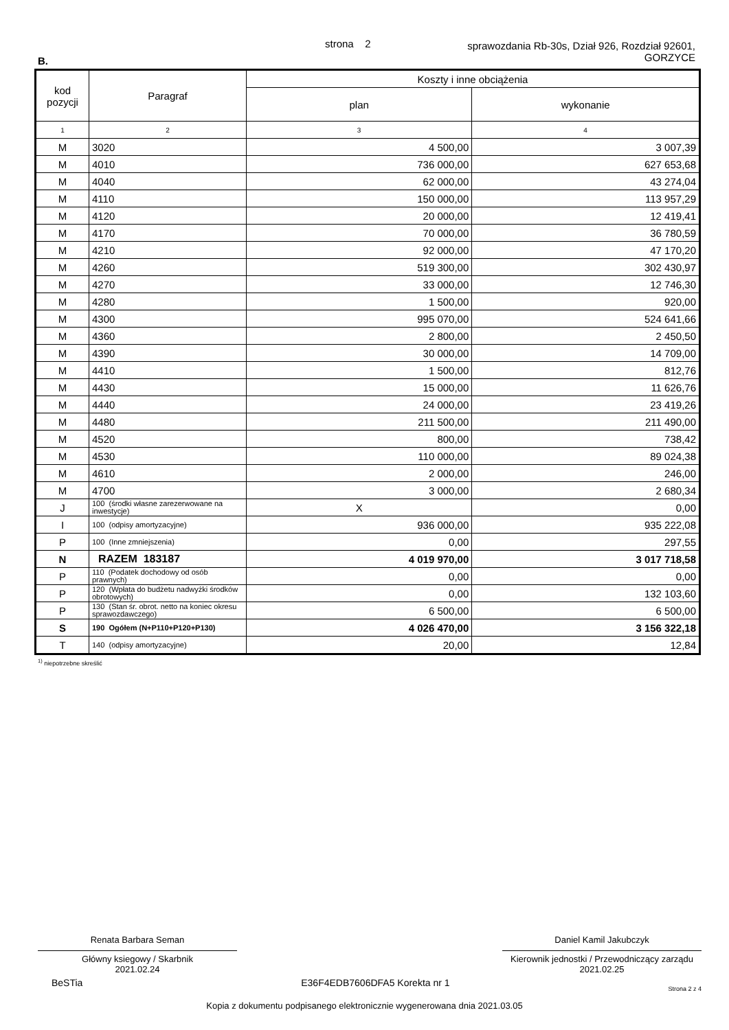strona 2
sprawozdania Rb-30s, Dział 926, Rozdział 92601,
GORZYCE
B.
| kod pozycji | Paragraf | Koszty i inne obciążenia | |
| --- | --- | --- | --- |
| | | plan | wykonanie |
| 1 | 2 | 3 | 4 |
| M | 3020 | 4 500,00 | 3 007,39 |
| M | 4010 | 736 000,00 | 627 653,68 |
| M | 4040 | 62 000,00 | 43 274,04 |
| M | 4110 | 150 000,00 | 113 957,29 |
| M | 4120 | 20 000,00 | 12 419,41 |
| M | 4170 | 70 000,00 | 36 780,59 |
| M | 4210 | 92 000,00 | 47 170,20 |
| M | 4260 | 519 300,00 | 302 430,97 |
| M | 4270 | 33 000,00 | 12 746,30 |
| M | 4280 | 1 500,00 | 920,00 |
| M | 4300 | 995 070,00 | 524 641,66 |
| M | 4360 | 2 800,00 | 2 450,50 |
| M | 4390 | 30 000,00 | 14 709,00 |
| M | 4410 | 1 500,00 | 812,76 |
| M | 4430 | 15 000,00 | 11 626,76 |
| M | 4440 | 24 000,00 | 23 419,26 |
| M | 4480 | 211 500,00 | 211 490,00 |
| M | 4520 | 800,00 | 738,42 |
| M | 4530 | 110 000,00 | 89 024,38 |
| M | 4610 | 2 000,00 | 246,00 |
| M | 4700 | 3 000,00 | 2 680,34 |
| J | 100 (środki własne zarezerwowane na inwestycje) | X | 0,00 |
| I | 100 (odpisy amortyzacyjne) | 936 000,00 | 935 222,08 |
| P | 100 (Inne zmniejszenia) | 0,00 | 297,55 |
| N | RAZEM 183187 | 4 019 970,00 | 3 017 718,58 |
| P | 110 (Podatek dochodowy od osób prawnych) | 0,00 | 0,00 |
| P | 120 (Wpłata do budżetu nadwyżki środków obrotowych) | 0,00 | 132 103,60 |
| P | 130 (Stan śr. obrot. netto na koniec okresu sprawozdawczego) | 6 500,00 | 6 500,00 |
| S | 190 Ogółem (N+P110+P120+P130) | 4 026 470,00 | 3 156 322,18 |
| T | 140 (odpisy amortyzacyjne) | 20,00 | 12,84 |
<sup>1)</sup> niepotrzebne skreślić
Renata Barbara Seman
Główny ksiegowy / Skarbnik
2021.02.24
Daniel Kamil Jakubczyk
Kierownik jednostki / Przewodniczący zarządu
2021.02.25
BeSTia E36F4EDB7606DFA5 Korekta nr 1 Strona 2 z 4
Kopia z dokumentu podpisanego elektronicznie wygenerowana dnia 2021.03.05